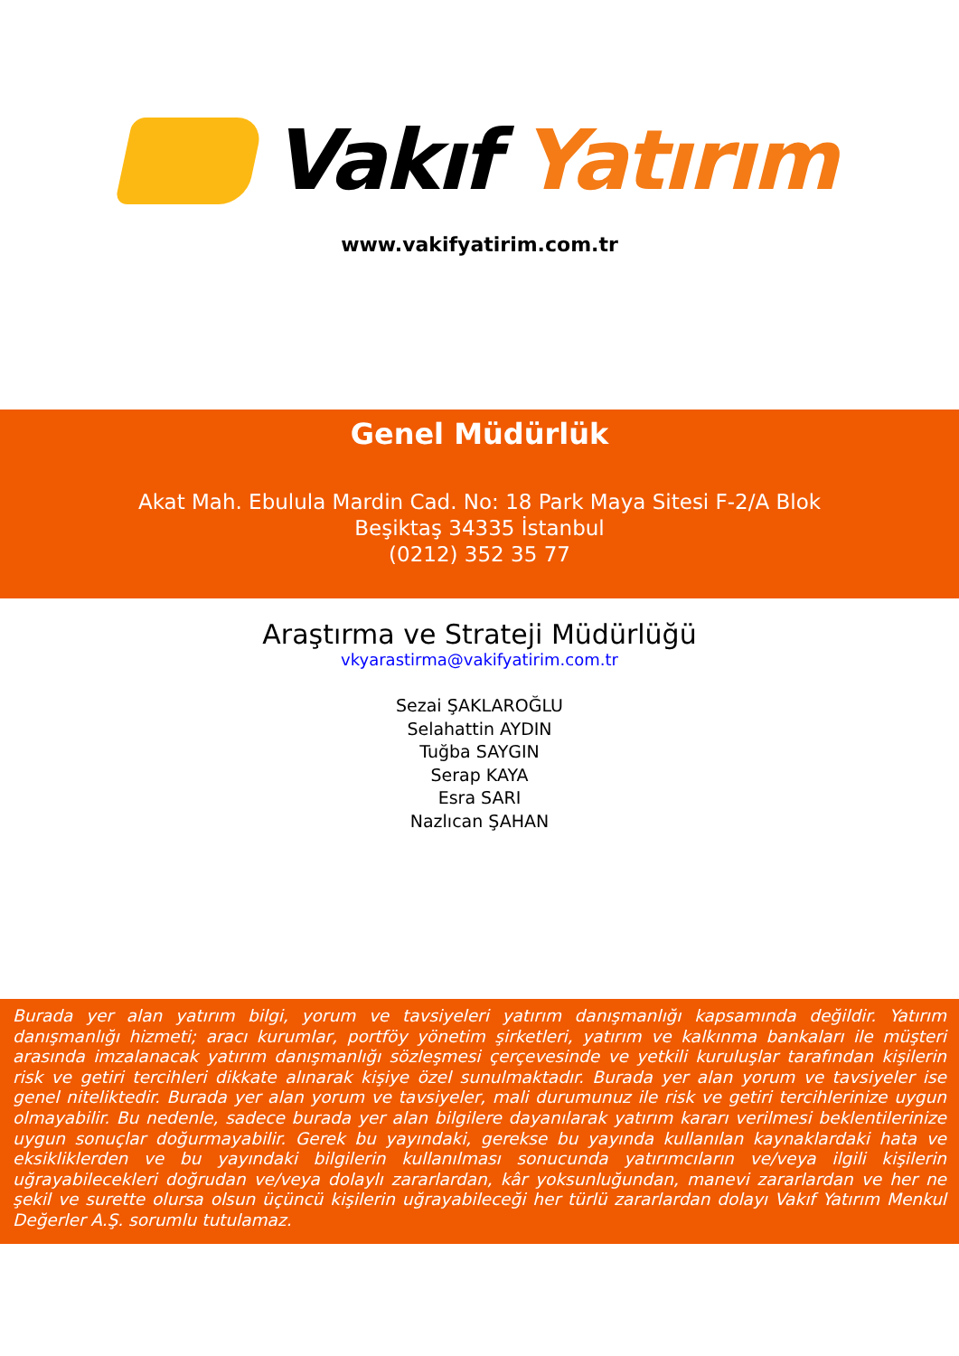Vakıf Yatırım
www.vakifyatirim.com.tr
Genel Müdürlük
Akat Mah. Ebulula Mardin Cad. No: 18 Park Maya Sitesi F-2/A Blok
Beşiktaş 34335 İstanbul
(0212) 352 35 77
Araştırma ve Strateji Müdürlüğü
vkyarastirma@vakifyatirim.com.tr
Sezai ŞAKLAROĞLU
Selahattin AYDIN
Tuğba SAYGIN
Serap KAYA
Esra SARI
Nazlıcan ŞAHAN
Burada yer alan yatırım bilgi, yorum ve tavsiyeleri yatırım danışmanlığı kapsamında değildir. Yatırım danışmanlığı hizmeti; aracı kurumlar, portföy yönetim şirketleri, yatırım ve kalkınma bankaları ile müşteri arasında imzalanacak yatırım danışmanlığı sözleşmesi çerçevesinde ve yetkili kuruluşlar tarafından kişilerin risk ve getiri tercihleri dikkate alınarak kişiye özel sunulmaktadır. Burada yer alan yorum ve tavsiyeler ise genel niteliktedir. Burada yer alan yorum ve tavsiyeler, mali durumunuz ile risk ve getiri tercihlerinize uygun olmayabilir. Bu nedenle, sadece burada yer alan bilgilere dayanılarak yatırım kararı verilmesi beklentilerinize uygun sonuçlar doğurmayabilir. Gerek bu yayındaki, gerekse bu yayında kullanılan kaynaklardaki hata ve eksikliklerden ve bu yayındaki bilgilerin kullanılması sonucunda yatırımcıların ve/veya ilgili kişilerin uğrayabilecekleri doğrudan ve/veya dolaylı zararlardan, kâr yoksunluğundan, manevi zararlardan ve her ne şekil ve surette olursa olsun üçüncü kişilerin uğrayabileceği her türlü zararlardan dolayı Vakıf Yatırım Menkul Değerler A.Ş. sorumlu tutulamaz.